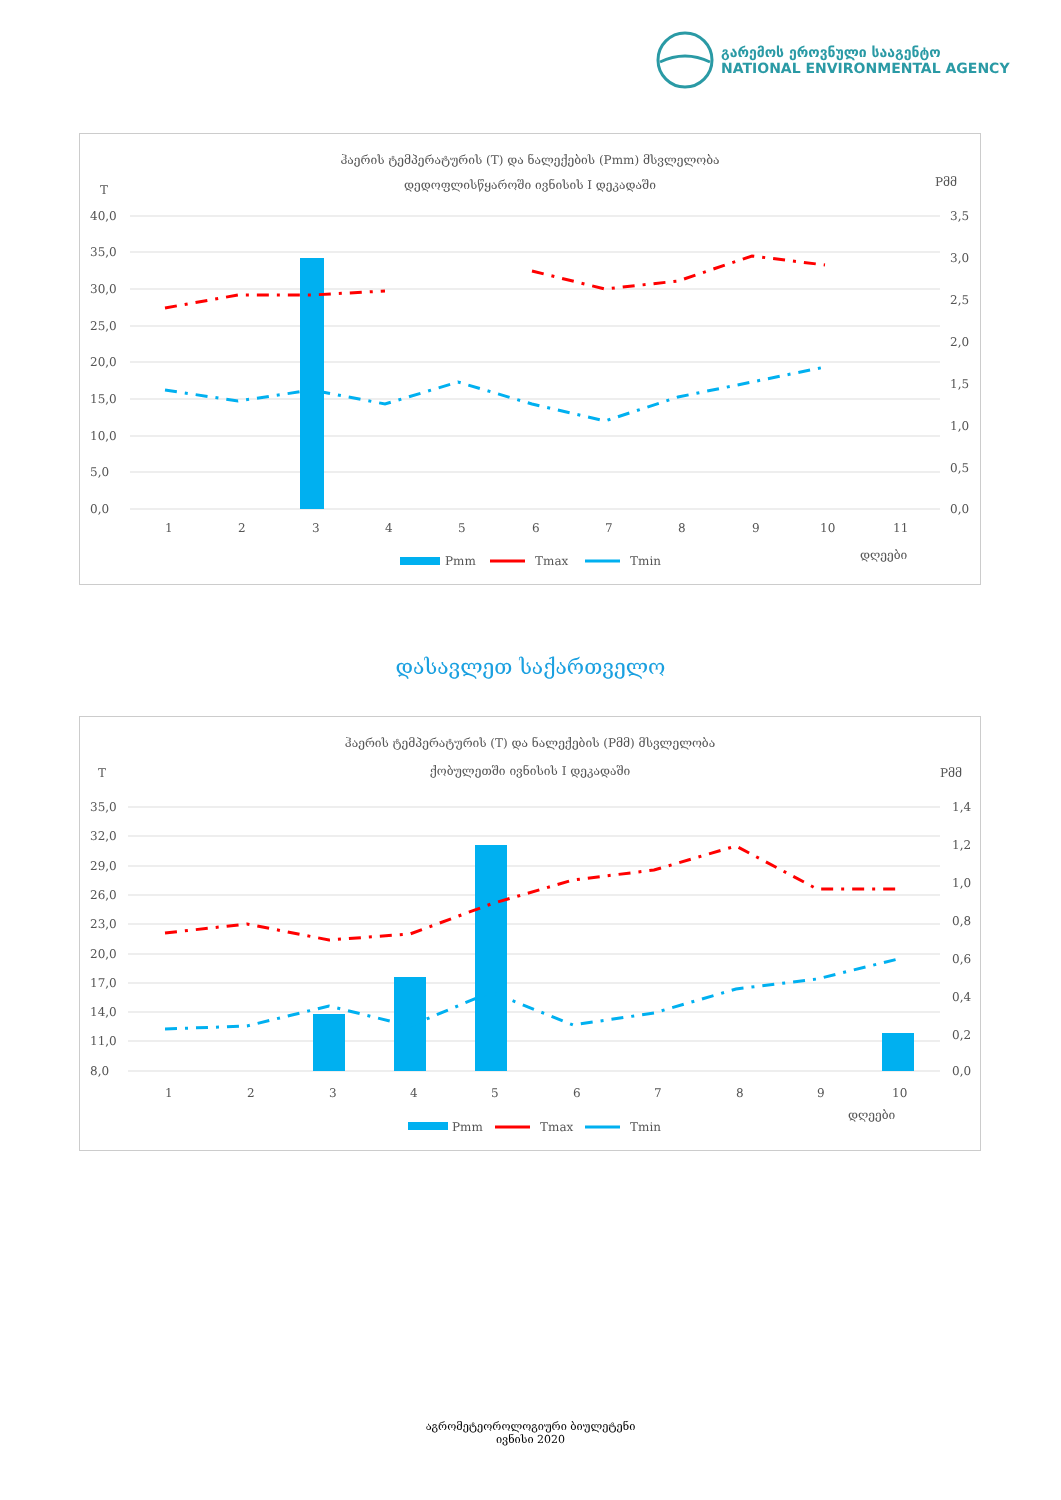გარემოს ეროვნული სააგენტო
NATIONAL ENVIRONMENTAL AGENCY
ჰაერის ტემპერატურის (T) და ნალექების (Pmm) მსვლელობა
დედოფლისწყაროში ივნისის I დეკადაში
T
Pმმ
40,0
35,0
30,0
25,0
20,0
15,0
10,0
5,0
0,0
3,5
3,0
2,5
2,0
1,5
1,0
0,5
0,0
1
2
3
4
5
6
7
8
9
10
11
Pmm
Tmax
Tmin
დღეები
დასავლეთ საქართველო
ჰაერის ტემპერატურის (T) და ნალექების (Pმმ) მსვლელობა
ქობულეთში ივნისის I დეკადაში
T
Pმმ
35,0
32,0
29,0
26,0
23,0
20,0
17,0
14,0
11,0
8,0
1,4
1,2
1,0
0,8
0,6
0,4
0,2
0,0
1
2
3
4
5
6
7
8
9
10
Pmm
Tmax
Tmin
დღეები
აგრომეტეოროლოგიური ბიულეტენი
ივნისი 2020